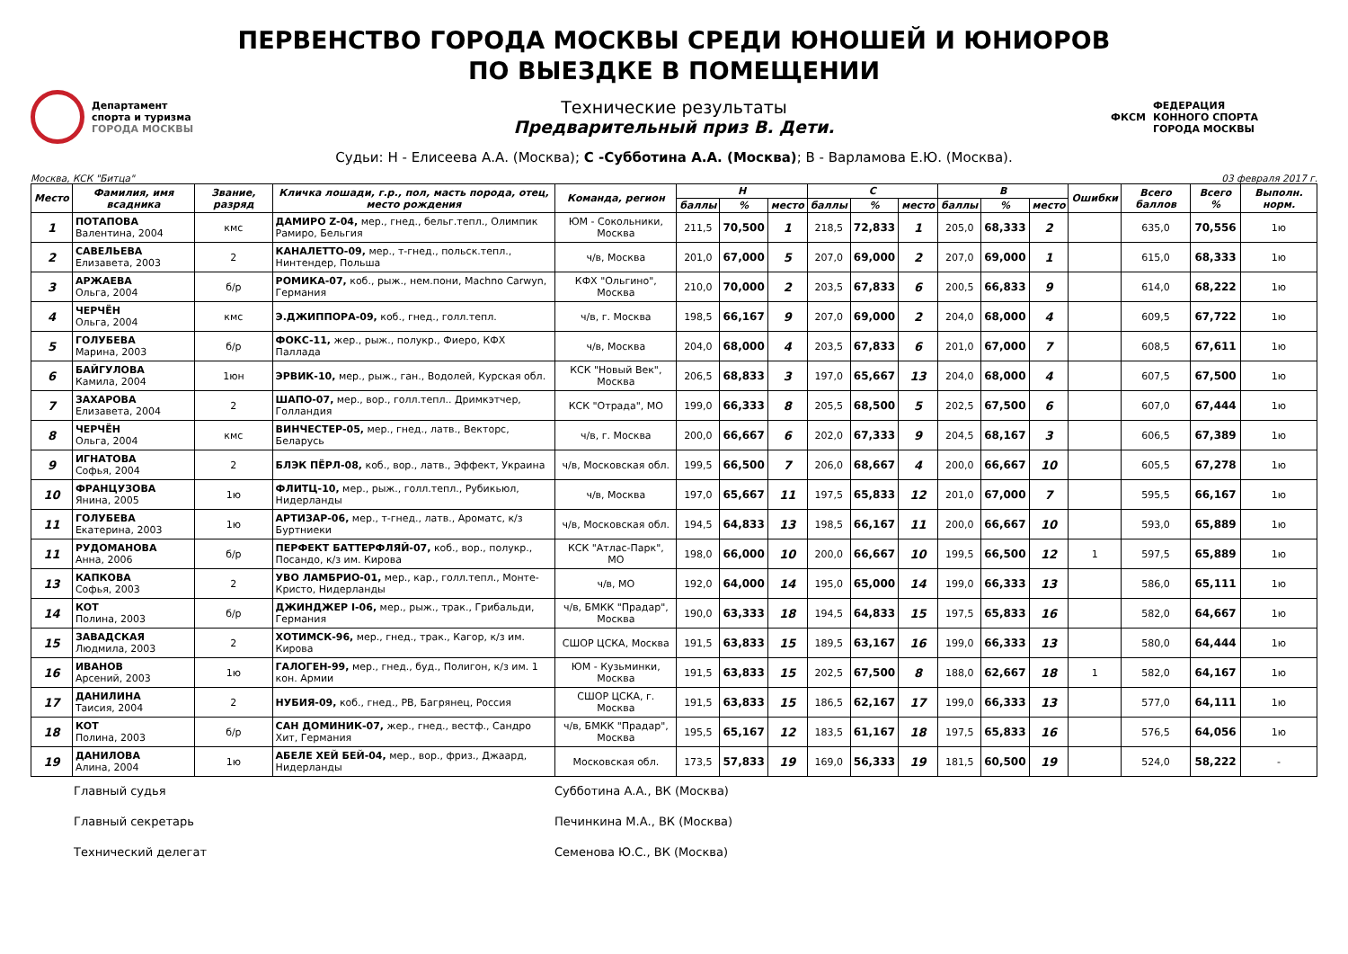ПЕРВЕНСТВО ГОРОДА МОСКВЫ СРЕДИ ЮНОШЕЙ И ЮНИОРОВ
ПО ВЫЕЗДКЕ В ПОМЕЩЕНИИ
Департамент
спорта и туризма
ГОРОДА МОСКВЫ
Технические результаты
Предварительный приз В. Дети.
ФКСМ
ФЕДЕРАЦИЯ
КОННОГО СПОРТА
ГОРОДА МОСКВЫ
Судьи: Н - Елисеева А.А. (Москва); С -Субботина А.А. (Москва); В - Варламова Е.Ю. (Москва).
Москва, КСК "Битца" 03 февраля 2017 г.
| Место | Фамилия, имя всадника | Звание, разряд | Кличка лошади, г.р., пол, масть порода, отец, место рождения | Команда, регион | Н | | | С | | | В | | | Ошибки | Всего баллов | Всего % | Выполн. норм. |
| --- | --- | --- | --- | --- | --- | --- | --- | --- | --- | --- | --- | --- | --- | --- | --- | --- | --- |
| | | | | | баллы | % | место | баллы | % | место | баллы | % | место | | | | |
| 1 | ПОТАПОВА Валентина, 2004 | кмс | ДАМИРО Z-04, мер., гнед., бельг.тепл., Олимпик Рамиро, Бельгия | ЮМ - Сокольники, Москва | 211,5 | 70,500 | 1 | 218,5 | 72,833 | 1 | 205,0 | 68,333 | 2 | | 635,0 | 70,556 | 1ю |
| 2 | САВЕЛЬЕВА Елизавета, 2003 | 2 | КАНАЛЕТТО-09, мер., т-гнед., польск.тепл., Нинтендер, Польша | ч/в, Москва | 201,0 | 67,000 | 5 | 207,0 | 69,000 | 2 | 207,0 | 69,000 | 1 | | 615,0 | 68,333 | 1ю |
| 3 | АРЖАЕВА Ольга, 2004 | б/р | РОМИКА-07, коб., рыж., нем.пони, Machno Carwyn, Германия | КФХ "Ольгино", Москва | 210,0 | 70,000 | 2 | 203,5 | 67,833 | 6 | 200,5 | 66,833 | 9 | | 614,0 | 68,222 | 1ю |
| 4 | ЧЕРЧЁН Ольга, 2004 | кмс | Э.ДЖИППОРА-09, коб., гнед., голл.тепл. | ч/в, г. Москва | 198,5 | 66,167 | 9 | 207,0 | 69,000 | 2 | 204,0 | 68,000 | 4 | | 609,5 | 67,722 | 1ю |
| 5 | ГОЛУБЕВА Марина, 2003 | б/р | ФОКС-11, жер., рыж., полукр., Фиеро, КФХ Паллада | ч/в, Москва | 204,0 | 68,000 | 4 | 203,5 | 67,833 | 6 | 201,0 | 67,000 | 7 | | 608,5 | 67,611 | 1ю |
| 6 | БАЙГУЛОВА Камила, 2004 | 1юн | ЭРВИК-10, мер., рыж., ган., Водолей, Курская обл. | КСК "Новый Век", Москва | 206,5 | 68,833 | 3 | 197,0 | 65,667 | 13 | 204,0 | 68,000 | 4 | | 607,5 | 67,500 | 1ю |
| 7 | ЗАХАРОВА Елизавета, 2004 | 2 | ШАПО-07, мер., вор., голл.тепл.. Дримкэтчер, Голландия | КСК "Отрада", МО | 199,0 | 66,333 | 8 | 205,5 | 68,500 | 5 | 202,5 | 67,500 | 6 | | 607,0 | 67,444 | 1ю |
| 8 | ЧЕРЧЁН Ольга, 2004 | кмс | ВИНЧЕСТЕР-05, мер., гнед., латв., Векторс, Беларусь | ч/в, г. Москва | 200,0 | 66,667 | 6 | 202,0 | 67,333 | 9 | 204,5 | 68,167 | 3 | | 606,5 | 67,389 | 1ю |
| 9 | ИГНАТОВА Софья, 2004 | 2 | БЛЭК ПЁРЛ-08, коб., вор., латв., Эффект, Украина | ч/в, Московская обл. | 199,5 | 66,500 | 7 | 206,0 | 68,667 | 4 | 200,0 | 66,667 | 10 | | 605,5 | 67,278 | 1ю |
| 10 | ФРАНЦУЗОВА Янина, 2005 | 1ю | ФЛИТЦ-10, мер., рыж., голл.тепл., Рубикьюл, Нидерланды | ч/в, Москва | 197,0 | 65,667 | 11 | 197,5 | 65,833 | 12 | 201,0 | 67,000 | 7 | | 595,5 | 66,167 | 1ю |
| 11 | ГОЛУБЕВА Екатерина, 2003 | 1ю | АРТИЗАР-06, мер., т-гнед., латв., Ароматс, к/з Буртниеки | ч/в, Московская обл. | 194,5 | 64,833 | 13 | 198,5 | 66,167 | 11 | 200,0 | 66,667 | 10 | | 593,0 | 65,889 | 1ю |
| 11 | РУДОМАНОВА Анна, 2006 | б/р | ПЕРФЕКТ БАТТЕРФЛЯЙ-07, коб., вор., полукр., Посандо, к/з им. Кирова | КСК "Атлас-Парк", МО | 198,0 | 66,000 | 10 | 200,0 | 66,667 | 10 | 199,5 | 66,500 | 12 | 1 | 597,5 | 65,889 | 1ю |
| 13 | КАПКОВА Софья, 2003 | 2 | УВО ЛАМБРИО-01, мер., кар., голл.тепл., Монте-Кристо, Нидерланды | ч/в, МО | 192,0 | 64,000 | 14 | 195,0 | 65,000 | 14 | 199,0 | 66,333 | 13 | | 586,0 | 65,111 | 1ю |
| 14 | КОТ Полина, 2003 | б/р | ДЖИНДЖЕР I-06, мер., рыж., трак., Грибальди, Германия | ч/в, БМКК "Прадар", Москва | 190,0 | 63,333 | 18 | 194,5 | 64,833 | 15 | 197,5 | 65,833 | 16 | | 582,0 | 64,667 | 1ю |
| 15 | ЗАВАДСКАЯ Людмила, 2003 | 2 | ХОТИМСК-96, мер., гнед., трак., Кагор, к/з им. Кирова | СШОР ЦСКА, Москва | 191,5 | 63,833 | 15 | 189,5 | 63,167 | 16 | 199,0 | 66,333 | 13 | | 580,0 | 64,444 | 1ю |
| 16 | ИВАНОВ Арсений, 2003 | 1ю | ГАЛОГЕН-99, мер., гнед., буд., Полигон, к/з им. 1 кон. Армии | ЮМ - Кузьминки, Москва | 191,5 | 63,833 | 15 | 202,5 | 67,500 | 8 | 188,0 | 62,667 | 18 | 1 | 582,0 | 64,167 | 1ю |
| 17 | ДАНИЛИНА Таисия, 2004 | 2 | НУБИЯ-09, коб., гнед., РВ, Багрянец, Россия | СШОР ЦСКА, г. Москва | 191,5 | 63,833 | 15 | 186,5 | 62,167 | 17 | 199,0 | 66,333 | 13 | | 577,0 | 64,111 | 1ю |
| 18 | КОТ Полина, 2003 | б/р | САН ДОМИНИК-07, жер., гнед., вестф., Сандро Хит, Германия | ч/в, БМКК "Прадар", Москва | 195,5 | 65,167 | 12 | 183,5 | 61,167 | 18 | 197,5 | 65,833 | 16 | | 576,5 | 64,056 | 1ю |
| 19 | ДАНИЛОВА Алина, 2004 | 1ю | АБЕЛЕ ХЕЙ БЕЙ-04, мер., вор., фриз., Джаард, Нидерланды | Московская обл. | 173,5 | 57,833 | 19 | 169,0 | 56,333 | 19 | 181,5 | 60,500 | 19 | | 524,0 | 58,222 | - |
Главный судья Субботина А.А., ВК (Москва)
Главный секретарь Печинкина М.А., ВК (Москва)
Технический делегат Семенова Ю.С., ВК (Москва)